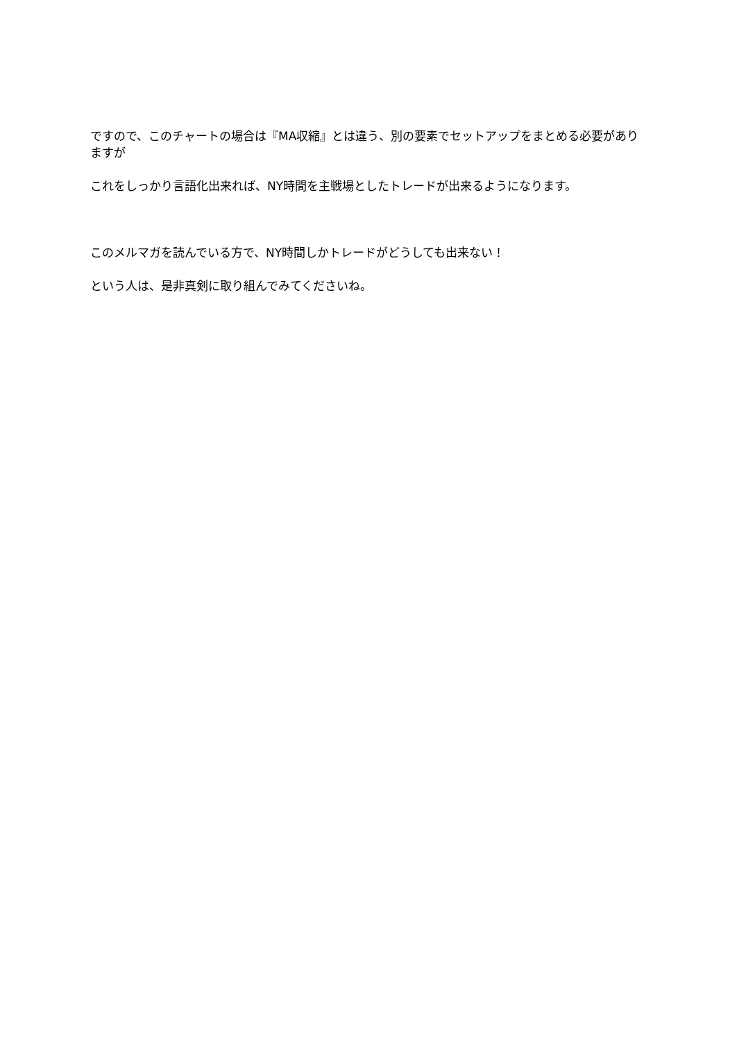ですので、このチャートの場合は『MA収縮』とは違う、別の要素でセットアップをまとめる必要がありますが
これをしっかり言語化出来れば、NY時間を主戦場としたトレードが出来るようになります。
このメルマガを読んでいる方で、NY時間しかトレードがどうしても出来ない！
という人は、是非真剣に取り組んでみてくださいね。